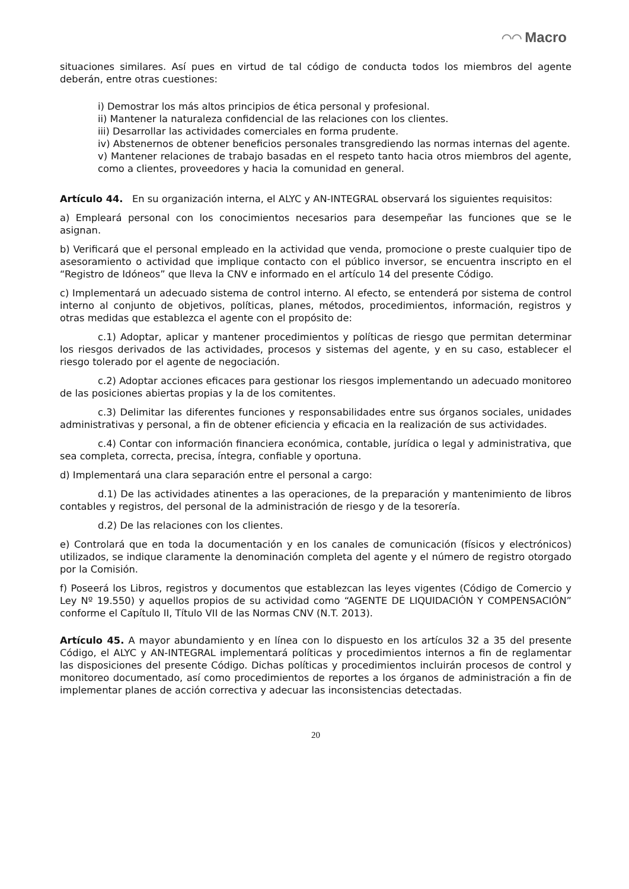◠◠ Macro
situaciones similares. Así pues en virtud de tal código de conducta todos los miembros del agente deberán, entre otras cuestiones:
i) Demostrar los más altos principios de ética personal y profesional.
ii) Mantener la naturaleza confidencial de las relaciones con los clientes.
iii) Desarrollar las actividades comerciales en forma prudente.
iv) Abstenernos de obtener beneficios personales transgrediendo las normas internas del agente.
v) Mantener relaciones de trabajo basadas en el respeto tanto hacia otros miembros del agente, como a clientes, proveedores y hacia la comunidad en general.
Artículo 44. En su organización interna, el ALYC y AN-INTEGRAL observará los siguientes requisitos:
a) Empleará personal con los conocimientos necesarios para desempeñar las funciones que se le asignan.
b) Verificará que el personal empleado en la actividad que venda, promocione o preste cualquier tipo de asesoramiento o actividad que implique contacto con el público inversor, se encuentra inscripto en el “Registro de Idóneos” que lleva la CNV e informado en el artículo 14 del presente Código.
c) Implementará un adecuado sistema de control interno. Al efecto, se entenderá por sistema de control interno al conjunto de objetivos, políticas, planes, métodos, procedimientos, información, registros y otras medidas que establezca el agente con el propósito de:
c.1) Adoptar, aplicar y mantener procedimientos y políticas de riesgo que permitan determinar los riesgos derivados de las actividades, procesos y sistemas del agente, y en su caso, establecer el riesgo tolerado por el agente de negociación.
c.2) Adoptar acciones eficaces para gestionar los riesgos implementando un adecuado monitoreo de las posiciones abiertas propias y la de los comitentes.
c.3) Delimitar las diferentes funciones y responsabilidades entre sus órganos sociales, unidades administrativas y personal, a fin de obtener eficiencia y eficacia en la realización de sus actividades.
c.4) Contar con información financiera económica, contable, jurídica o legal y administrativa, que sea completa, correcta, precisa, íntegra, confiable y oportuna.
d) Implementará una clara separación entre el personal a cargo:
d.1) De las actividades atinentes a las operaciones, de la preparación y mantenimiento de libros contables y registros, del personal de la administración de riesgo y de la tesorería.
d.2) De las relaciones con los clientes.
e) Controlará que en toda la documentación y en los canales de comunicación (físicos y electrónicos) utilizados, se indique claramente la denominación completa del agente y el número de registro otorgado por la Comisión.
f) Poseerá los Libros, registros y documentos que establezcan las leyes vigentes (Código de Comercio y Ley Nº 19.550) y aquellos propios de su actividad como “AGENTE DE LIQUIDACIÓN Y COMPENSACIÓN” conforme el Capítulo II, Título VII de las Normas CNV (N.T. 2013).
Artículo 45. A mayor abundamiento y en línea con lo dispuesto en los artículos 32 a 35 del presente Código, el ALYC y AN-INTEGRAL implementará políticas y procedimientos internos a fin de reglamentar las disposiciones del presente Código. Dichas políticas y procedimientos incluirán procesos de control y monitoreo documentado, así como procedimientos de reportes a los órganos de administración a fin de implementar planes de acción correctiva y adecuar las inconsistencias detectadas.
20